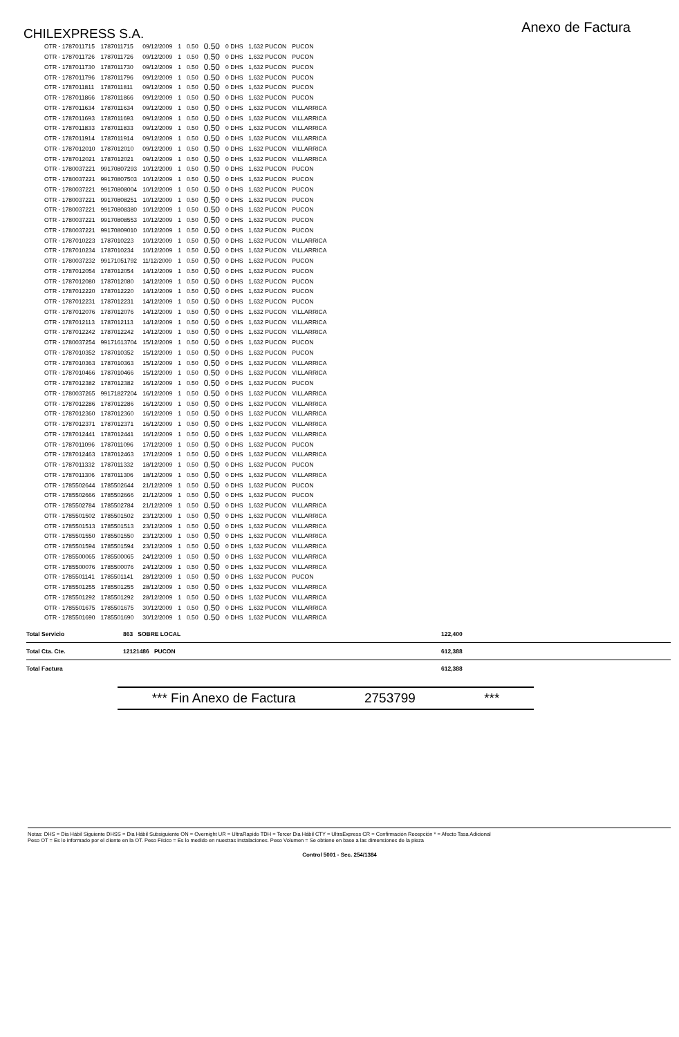CHILEXPRESS S.A.
Anexo de Factura
| OTR - 1787011715 | 1787011715 | 09/12/2009 | 1 | 0.50 | 0.50 | 0 DHS | 1,632 PUCON | PUCON |
| OTR - 1787011726 | 1787011726 | 09/12/2009 | 1 | 0.50 | 0.50 | 0 DHS | 1,632 PUCON | PUCON |
| OTR - 1787011730 | 1787011730 | 09/12/2009 | 1 | 0.50 | 0.50 | 0 DHS | 1,632 PUCON | PUCON |
| OTR - 1787011796 | 1787011796 | 09/12/2009 | 1 | 0.50 | 0.50 | 0 DHS | 1,632 PUCON | PUCON |
| OTR - 1787011811 | 1787011811 | 09/12/2009 | 1 | 0.50 | 0.50 | 0 DHS | 1,632 PUCON | PUCON |
| OTR - 1787011866 | 1787011866 | 09/12/2009 | 1 | 0.50 | 0.50 | 0 DHS | 1,632 PUCON | PUCON |
| OTR - 1787011634 | 1787011634 | 09/12/2009 | 1 | 0.50 | 0.50 | 0 DHS | 1,632 PUCON | VILLARRICA |
| OTR - 1787011693 | 1787011693 | 09/12/2009 | 1 | 0.50 | 0.50 | 0 DHS | 1,632 PUCON | VILLARRICA |
| OTR - 1787011833 | 1787011833 | 09/12/2009 | 1 | 0.50 | 0.50 | 0 DHS | 1,632 PUCON | VILLARRICA |
| OTR - 1787011914 | 1787011914 | 09/12/2009 | 1 | 0.50 | 0.50 | 0 DHS | 1,632 PUCON | VILLARRICA |
| OTR - 1787012010 | 1787012010 | 09/12/2009 | 1 | 0.50 | 0.50 | 0 DHS | 1,632 PUCON | VILLARRICA |
| OTR - 1787012021 | 1787012021 | 09/12/2009 | 1 | 0.50 | 0.50 | 0 DHS | 1,632 PUCON | VILLARRICA |
| OTR - 1780037221 | 99170807293 | 10/12/2009 | 1 | 0.50 | 0.50 | 0 DHS | 1,632 PUCON | PUCON |
| OTR - 1780037221 | 99170807503 | 10/12/2009 | 1 | 0.50 | 0.50 | 0 DHS | 1,632 PUCON | PUCON |
| OTR - 1780037221 | 99170808004 | 10/12/2009 | 1 | 0.50 | 0.50 | 0 DHS | 1,632 PUCON | PUCON |
| OTR - 1780037221 | 99170808251 | 10/12/2009 | 1 | 0.50 | 0.50 | 0 DHS | 1,632 PUCON | PUCON |
| OTR - 1780037221 | 99170808380 | 10/12/2009 | 1 | 0.50 | 0.50 | 0 DHS | 1,632 PUCON | PUCON |
| OTR - 1780037221 | 99170808553 | 10/12/2009 | 1 | 0.50 | 0.50 | 0 DHS | 1,632 PUCON | PUCON |
| OTR - 1780037221 | 99170809010 | 10/12/2009 | 1 | 0.50 | 0.50 | 0 DHS | 1,632 PUCON | PUCON |
| OTR - 1787010223 | 1787010223 | 10/12/2009 | 1 | 0.50 | 0.50 | 0 DHS | 1,632 PUCON | VILLARRICA |
| OTR - 1787010234 | 1787010234 | 10/12/2009 | 1 | 0.50 | 0.50 | 0 DHS | 1,632 PUCON | VILLARRICA |
| OTR - 1780037232 | 99171051792 | 11/12/2009 | 1 | 0.50 | 0.50 | 0 DHS | 1,632 PUCON | PUCON |
| OTR - 1787012054 | 1787012054 | 14/12/2009 | 1 | 0.50 | 0.50 | 0 DHS | 1,632 PUCON | PUCON |
| OTR - 1787012080 | 1787012080 | 14/12/2009 | 1 | 0.50 | 0.50 | 0 DHS | 1,632 PUCON | PUCON |
| OTR - 1787012220 | 1787012220 | 14/12/2009 | 1 | 0.50 | 0.50 | 0 DHS | 1,632 PUCON | PUCON |
| OTR - 1787012231 | 1787012231 | 14/12/2009 | 1 | 0.50 | 0.50 | 0 DHS | 1,632 PUCON | PUCON |
| OTR - 1787012076 | 1787012076 | 14/12/2009 | 1 | 0.50 | 0.50 | 0 DHS | 1,632 PUCON | VILLARRICA |
| OTR - 1787012113 | 1787012113 | 14/12/2009 | 1 | 0.50 | 0.50 | 0 DHS | 1,632 PUCON | VILLARRICA |
| OTR - 1787012242 | 1787012242 | 14/12/2009 | 1 | 0.50 | 0.50 | 0 DHS | 1,632 PUCON | VILLARRICA |
| OTR - 1780037254 | 99171613704 | 15/12/2009 | 1 | 0.50 | 0.50 | 0 DHS | 1,632 PUCON | PUCON |
| OTR - 1787010352 | 1787010352 | 15/12/2009 | 1 | 0.50 | 0.50 | 0 DHS | 1,632 PUCON | PUCON |
| OTR - 1787010363 | 1787010363 | 15/12/2009 | 1 | 0.50 | 0.50 | 0 DHS | 1,632 PUCON | VILLARRICA |
| OTR - 1787010466 | 1787010466 | 15/12/2009 | 1 | 0.50 | 0.50 | 0 DHS | 1,632 PUCON | VILLARRICA |
| OTR - 1787012382 | 1787012382 | 16/12/2009 | 1 | 0.50 | 0.50 | 0 DHS | 1,632 PUCON | PUCON |
| OTR - 1780037265 | 99171827204 | 16/12/2009 | 1 | 0.50 | 0.50 | 0 DHS | 1,632 PUCON | VILLARRICA |
| OTR - 1787012286 | 1787012286 | 16/12/2009 | 1 | 0.50 | 0.50 | 0 DHS | 1,632 PUCON | VILLARRICA |
| OTR - 1787012360 | 1787012360 | 16/12/2009 | 1 | 0.50 | 0.50 | 0 DHS | 1,632 PUCON | VILLARRICA |
| OTR - 1787012371 | 1787012371 | 16/12/2009 | 1 | 0.50 | 0.50 | 0 DHS | 1,632 PUCON | VILLARRICA |
| OTR - 1787012441 | 1787012441 | 16/12/2009 | 1 | 0.50 | 0.50 | 0 DHS | 1,632 PUCON | VILLARRICA |
| OTR - 1787011096 | 1787011096 | 17/12/2009 | 1 | 0.50 | 0.50 | 0 DHS | 1,632 PUCON | PUCON |
| OTR - 1787012463 | 1787012463 | 17/12/2009 | 1 | 0.50 | 0.50 | 0 DHS | 1,632 PUCON | VILLARRICA |
| OTR - 1787011332 | 1787011332 | 18/12/2009 | 1 | 0.50 | 0.50 | 0 DHS | 1,632 PUCON | PUCON |
| OTR - 1787011306 | 1787011306 | 18/12/2009 | 1 | 0.50 | 0.50 | 0 DHS | 1,632 PUCON | VILLARRICA |
| OTR - 1785502644 | 1785502644 | 21/12/2009 | 1 | 0.50 | 0.50 | 0 DHS | 1,632 PUCON | PUCON |
| OTR - 1785502666 | 1785502666 | 21/12/2009 | 1 | 0.50 | 0.50 | 0 DHS | 1,632 PUCON | PUCON |
| OTR - 1785502784 | 1785502784 | 21/12/2009 | 1 | 0.50 | 0.50 | 0 DHS | 1,632 PUCON | VILLARRICA |
| OTR - 1785501502 | 1785501502 | 23/12/2009 | 1 | 0.50 | 0.50 | 0 DHS | 1,632 PUCON | VILLARRICA |
| OTR - 1785501513 | 1785501513 | 23/12/2009 | 1 | 0.50 | 0.50 | 0 DHS | 1,632 PUCON | VILLARRICA |
| OTR - 1785501550 | 1785501550 | 23/12/2009 | 1 | 0.50 | 0.50 | 0 DHS | 1,632 PUCON | VILLARRICA |
| OTR - 1785501594 | 1785501594 | 23/12/2009 | 1 | 0.50 | 0.50 | 0 DHS | 1,632 PUCON | VILLARRICA |
| OTR - 1785500065 | 1785500065 | 24/12/2009 | 1 | 0.50 | 0.50 | 0 DHS | 1,632 PUCON | VILLARRICA |
| OTR - 1785500076 | 1785500076 | 24/12/2009 | 1 | 0.50 | 0.50 | 0 DHS | 1,632 PUCON | VILLARRICA |
| OTR - 1785501141 | 1785501141 | 28/12/2009 | 1 | 0.50 | 0.50 | 0 DHS | 1,632 PUCON | PUCON |
| OTR - 1785501255 | 1785501255 | 28/12/2009 | 1 | 0.50 | 0.50 | 0 DHS | 1,632 PUCON | VILLARRICA |
| OTR - 1785501292 | 1785501292 | 28/12/2009 | 1 | 0.50 | 0.50 | 0 DHS | 1,632 PUCON | VILLARRICA |
| OTR - 1785501675 | 1785501675 | 30/12/2009 | 1 | 0.50 | 0.50 | 0 DHS | 1,632 PUCON | VILLARRICA |
| OTR - 1785501690 | 1785501690 | 30/12/2009 | 1 | 0.50 | 0.50 | 0 DHS | 1,632 PUCON | VILLARRICA |
Total Servicio 863 SOBRE LOCAL 122,400
Total Cta. Cte. 12121486 PUCON 612,388
Total Factura 612,388
*** Fin Anexo de Factura 2753799 ***
Notas: DHS = Dia Hábil Siguiente DHSS = Dia Hábil Subsiguiente ON = Overnight UR = UltraRapido TDH = Tercer Dia Hábil CTY = UltraExpress CR = Confirmación Recepción * = Afecto Tasa Adicional
Peso OT = Es lo informado por el cliente en la OT. Peso Físico = Es lo medido en nuestras instalaciones. Peso Volumen = Se obtiene en base a las dimensiones de la pieza
Control 5001 - Sec. 254/1384